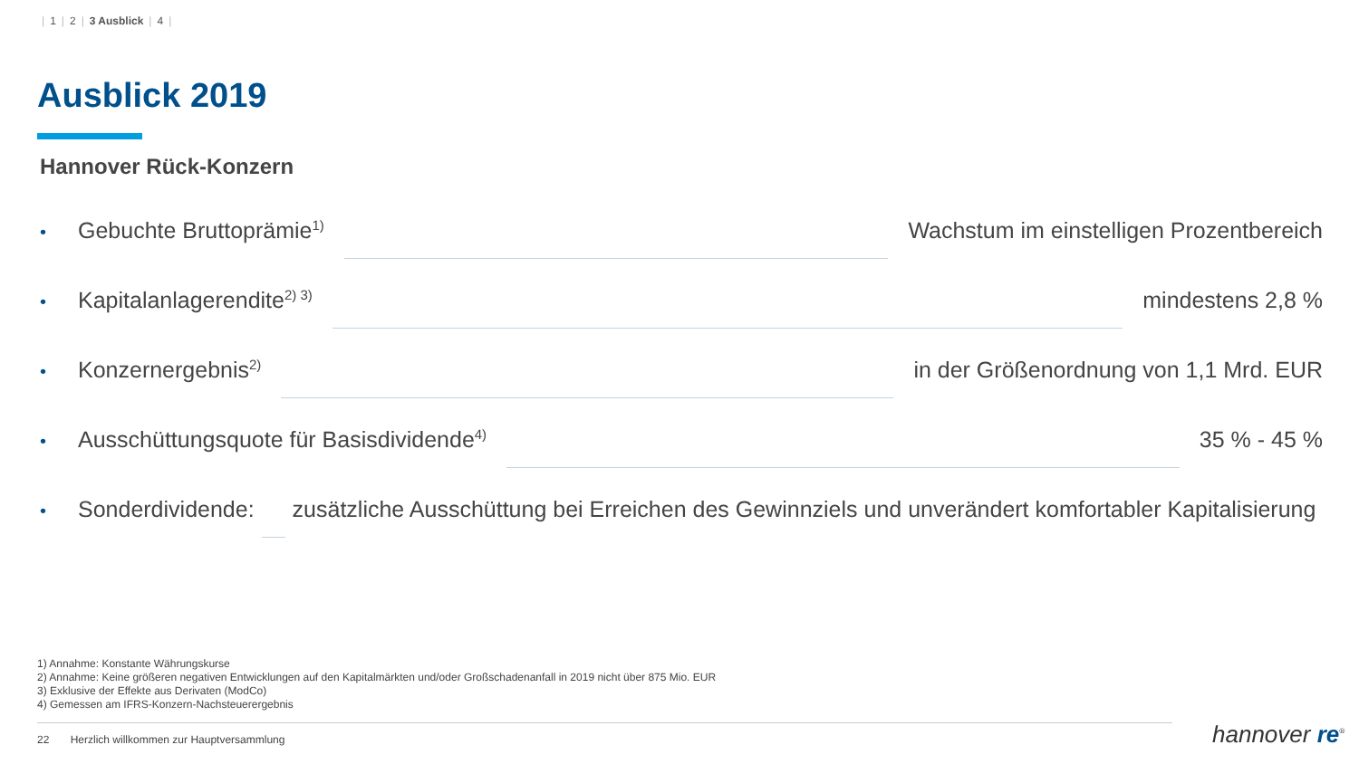| 1 | 2 | 3 Ausblick | 4 |
Ausblick 2019
Hannover Rück-Konzern
• Gebuchte Bruttoprämie<sup>1)</sup> Wachstum im einstelligen Prozentbereich
• Kapitalanlagerendite<sup>2) 3)</sup> mindestens 2,8 %
• Konzernergebnis<sup>2)</sup> in der Größenordnung von 1,1 Mrd. EUR
• Ausschüttungsquote für Basisdividende<sup>4)</sup> 35 % - 45 %
• Sonderdividende: zusätzliche Ausschüttung bei Erreichen des Gewinnziels und unverändert komfortabler Kapitalisierung
1) Annahme: Konstante Währungskurse
2) Annahme: Keine größeren negativen Entwicklungen auf den Kapitalmärkten und/oder Großschadenanfall in 2019 nicht über 875 Mio. EUR
3) Exklusive der Effekte aus Derivaten (ModCo)
4) Gemessen am IFRS-Konzern-Nachsteuerergebnis
22 Herzlich willkommen zur Hauptversammlung
hannover re<sup>®</sup>